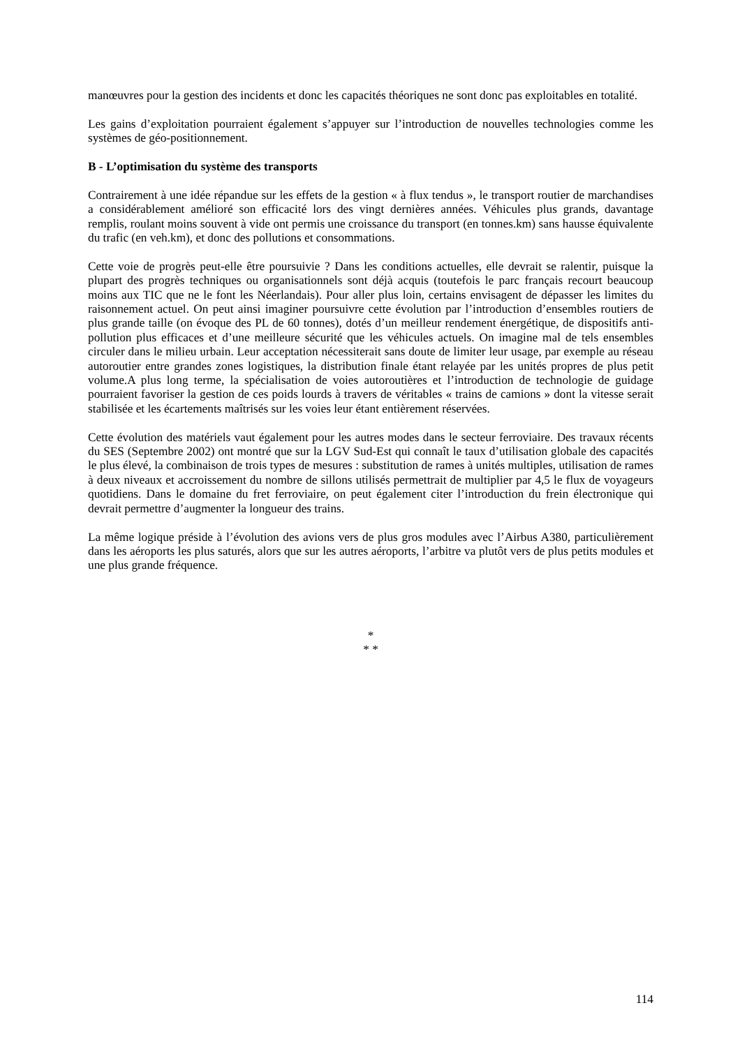manœuvres pour la gestion des incidents et donc les capacités théoriques ne sont donc pas exploitables en totalité.
Les gains d’exploitation pourraient également s’appuyer sur l’introduction de nouvelles technologies comme les systèmes de géo-positionnement.
B - L’optimisation du système des transports
Contrairement à une idée répandue sur les effets de la gestion « à flux tendus », le transport routier de marchandises a considérablement amélioré son efficacité lors des vingt dernières années. Véhicules plus grands, davantage remplis, roulant moins souvent à vide ont permis une croissance du transport (en tonnes.km) sans hausse équivalente du trafic (en veh.km), et donc des pollutions et consommations.
Cette voie de progrès peut-elle être poursuivie ? Dans les conditions actuelles, elle devrait se ralentir, puisque la plupart des progrès techniques ou organisationnels sont déjà acquis (toutefois le parc français recourt beaucoup moins aux TIC que ne le font les Néerlandais). Pour aller plus loin, certains envisagent de dépasser les limites du raisonnement actuel. On peut ainsi imaginer poursuivre cette évolution par l’introduction d’ensembles routiers de plus grande taille (on évoque des PL de 60 tonnes), dotés d’un meilleur rendement énergétique, de dispositifs anti-pollution plus efficaces et d’une meilleure sécurité que les véhicules actuels. On imagine mal de tels ensembles circuler dans le milieu urbain. Leur acceptation nécessiterait sans doute de limiter leur usage, par exemple au réseau autoroutier entre grandes zones logistiques, la distribution finale étant relayée par les unités propres de plus petit volume.A plus long terme, la spécialisation de voies autoroutières et l’introduction de technologie de guidage pourraient favoriser la gestion de ces poids lourds à travers de véritables « trains de camions » dont la vitesse serait stabilisée et les écartements maîtrisés sur les voies leur étant entièrement réservées.
Cette évolution des matériels vaut également pour les autres modes dans le secteur ferroviaire. Des travaux récents du SES (Septembre 2002) ont montré que sur la LGV Sud-Est qui connaît le taux d’utilisation globale des capacités le plus élevé, la combinaison de trois types de mesures : substitution de rames à unités multiples, utilisation de rames à deux niveaux et accroissement du nombre de sillons utilisés permettrait de multiplier par 4,5 le flux de voyageurs quotidiens. Dans le domaine du fret ferroviaire, on peut également citer l’introduction du frein électronique qui devrait permettre d’augmenter la longueur des trains.
La même logique préside à l’évolution des avions vers de plus gros modules avec l’Airbus A380, particulièrement dans les aéroports les plus saturés, alors que sur les autres aéroports, l’arbitre va plutôt vers de plus petits modules et une plus grande fréquence.
*
* *
114